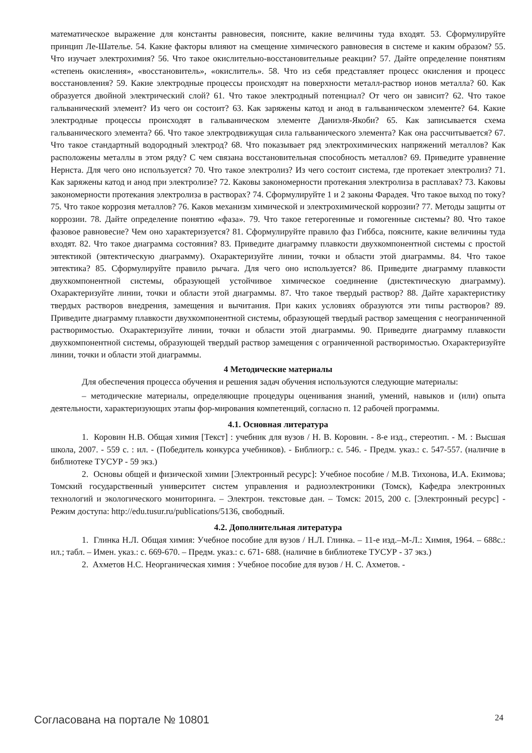математическое выражение для константы равновесия, поясните, какие величины туда входят. 53. Сформулируйте принцип Ле-Шателье. 54. Какие факторы влияют на смещение химического равновесия в системе и каким образом? 55. Что изучает электрохимия? 56. Что такое окислительно-восстановительные реакции? 57. Дайте определение понятиям «степень окисления», «восстановитель», «окислитель». 58. Что из себя представляет процесс окисления и процесс восстановления? 59. Какие электродные процессы происходят на поверхности металл-раствор ионов металла? 60. Как образуется двойной электрический слой? 61. Что такое электродный потенциал? От чего он зависит? 62. Что такое гальванический элемент? Из чего он состоит? 63. Как заряжены катод и анод в гальваническом элементе? 64. Какие электродные процессы происходят в гальваническом элементе Даниэля-Якоби? 65. Как записывается схема гальванического элемента? 66. Что такое электродвижущая сила гальванического элемента? Как она рассчитывается? 67. Что такое стандартный водородный электрод? 68. Что показывает ряд электрохимических напряжений металлов? Как расположены металлы в этом ряду? С чем связана восстановительная способность металлов? 69. Приведите уравнение Нернста. Для чего оно используется? 70. Что такое электролиз? Из чего состоит система, где протекает электролиз? 71. Как заряжены катод и анод при электролизе? 72. Каковы закономерности протекания электролиза в расплавах? 73. Каковы закономерности протекания электролиза в растворах? 74. Сформулируйте 1 и 2 законы Фарадея. Что такое выход по току? 75. Что такое коррозия металлов? 76. Каков механизм химической и электрохимической коррозии? 77. Методы защиты от коррозии. 78. Дайте определение понятию «фаза». 79. Что такое гетерогенные и гомогенные системы? 80. Что такое фазовое равновесие? Чем оно характеризуется? 81. Сформулируйте правило фаз Гиббса, поясните, какие величины туда входят. 82. Что такое диаграмма состояния? 83. Приведите диаграмму плавкости двухкомпонентной системы с простой эвтектикой (эвтектическую диаграмму). Охарактеризуйте линии, точки и области этой диаграммы. 84. Что такое эвтектика? 85. Сформулируйте правило рычага. Для чего оно используется? 86. Приведите диаграмму плавкости двухкомпонентной системы, образующей устойчивое химическое соединение (дистектическую диаграмму). Охарактеризуйте линии, точки и области этой диаграммы. 87. Что такое твердый раствор? 88. Дайте характеристику твердых растворов внедрения, замещения и вычитания. При каких условиях образуются эти типы растворов? 89. Приведите диаграмму плавкости двухкомпонентной системы, образующей твердый раствор замещения с неограниченной растворимостью. Охарактеризуйте линии, точки и области этой диаграммы. 90. Приведите диаграмму плавкости двухкомпонентной системы, образующей твердый раствор замещения с ограниченной растворимостью. Охарактеризуйте линии, точки и области этой диаграммы.
4 Методические материалы
Для обеспечения процесса обучения и решения задач обучения используются следующие материалы:
– методические материалы, определяющие процедуры оценивания знаний, умений, навыков и (или) опыта деятельности, характеризующих этапы фор-мирования компетенций, согласно п. 12 рабочей программы.
4.1. Основная литература
1. Коровин Н.В. Общая химия [Текст] : учебник для вузов / Н. В. Коровин. - 8-е изд., стереотип. - М. : Высшая школа, 2007. - 559 с. : ил. - (Победитель конкурса учебников). - Библиогр.: с. 546. - Предм. указ.: с. 547-557. (наличие в библиотеке ТУСУР - 59 экз.)
2. Основы общей и физической химии [Электронный ресурс]: Учебное пособие / М.В. Тихонова, И.А. Екимова; Томский государственный университет систем управления и радиоэлектроники (Томск), Кафедра электронных технологий и экологического мониторинга. – Электрон. текстовые дан. – Томск: 2015, 200 с. [Электронный ресурс] - Режим доступа: http://edu.tusur.ru/publications/5136, свободный.
4.2. Дополнительная литература
1. Глинка Н.Л. Общая химия: Учебное пособие для вузов / Н.Л. Глинка. – 11-е изд.–М-Л.: Химия, 1964. – 688с.: ил.; табл. – Имен. указ.: с. 669-670. – Предм. указ.: с. 671- 688. (наличие в библиотеке ТУСУР - 37 экз.)
2. Ахметов Н.С. Неорганическая химия : Учебное пособие для вузов / Н. С. Ахметов. -
Согласована на портале № 10801 24